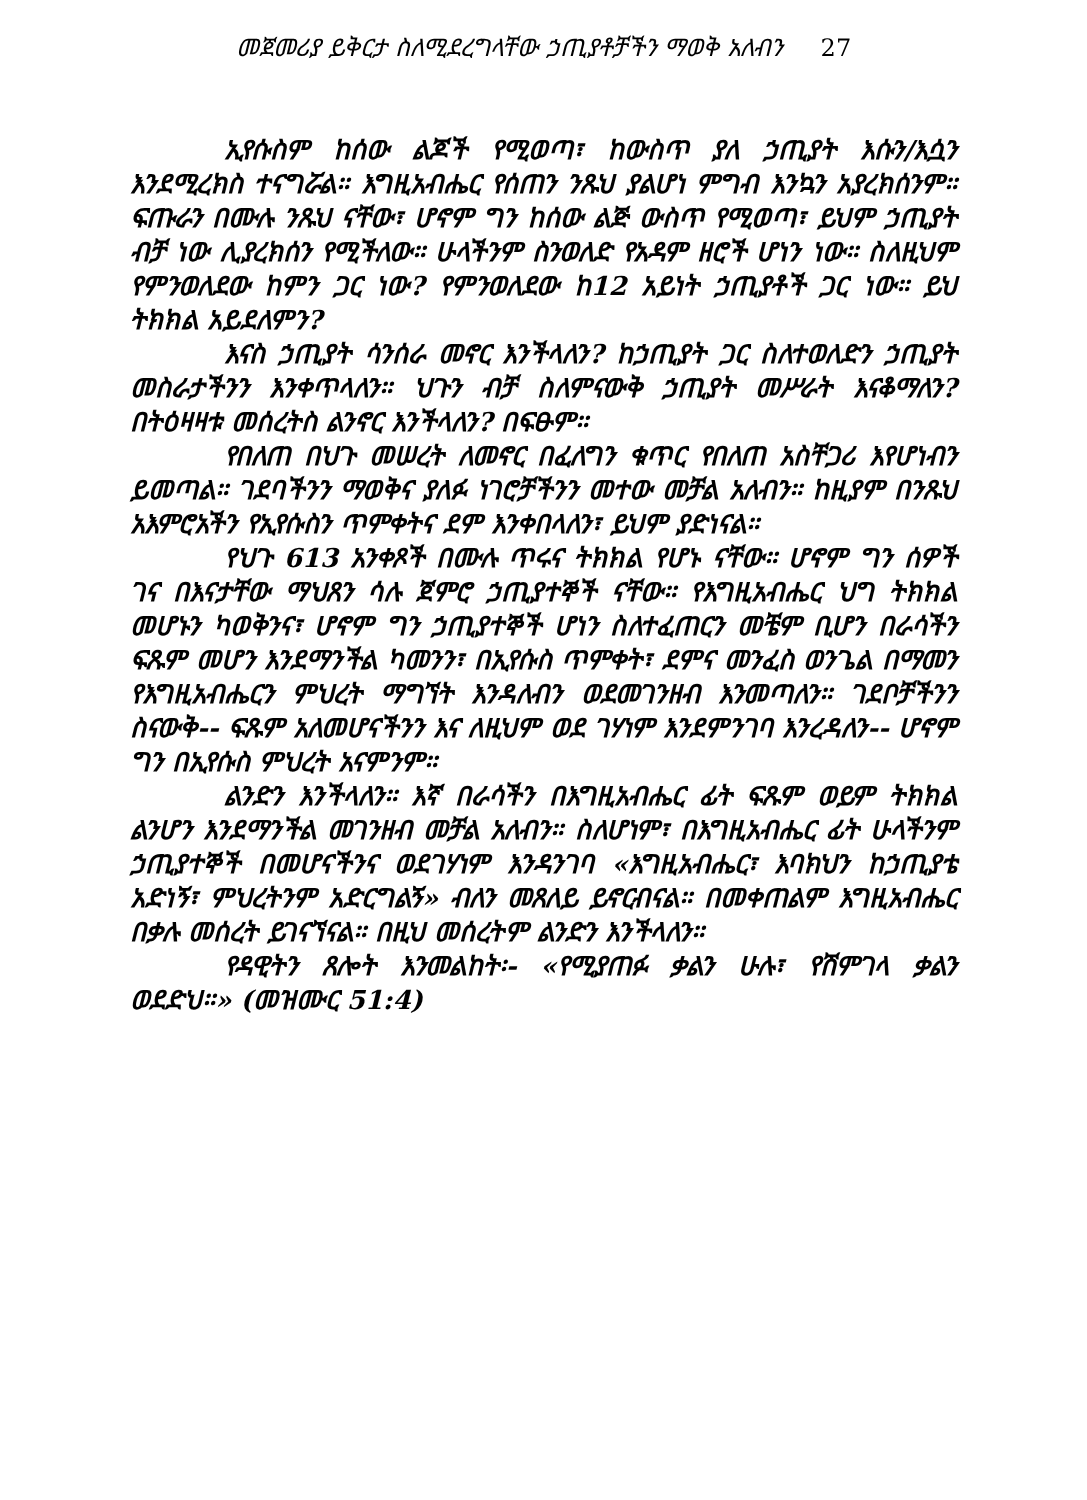መጀመሪያ ይቅርታ ስለሚደረግላቸው ኃጢያቶቻችን ማወቅ አለብን 27
ኢየሱስም ከሰው ልጆች የሚወጣ፣ ከውስጥ ያለ ኃጢያት እሱን/እሷን እንደሚረክስ ተናግሯል። እግዚአብሔር የሰጠን ንጹህ ያልሆነ ምግብ እንኳን አያረክሰንም። ፍጡራን በሙሉ ንጹህ ናቸው፣ ሆኖም ግን ከሰው ልጅ ውስጥ የሚወጣ፣ ይህም ኃጢያት ብቻ ነው ሊያረክሰን የሚችለው። ሁላችንም ስንወለድ የአዳም ዘሮች ሆነን ነው። ስለዚህም የምንወለደው ከምን ጋር ነው? የምንወለደው ከ12 አይነት ኃጢያቶች ጋር ነው። ይህ ትክክል አይደለምን?
እናስ ኃጢያት ሳንሰራ መኖር እንችላለን? ከኃጢያት ጋር ስለተወለድን ኃጢያት መስራታችንን እንቀጥላለን። ህጉን ብቻ ስለምናውቅ ኃጢያት መሥራት እናቆማለን? በትዕዛዛቱ መሰረትስ ልንኖር እንችላለን? በፍፁም።
የበለጠ በህጉ መሠረት ለመኖር በፈለግን ቁጥር የበለጠ አስቸጋሪ እየሆነብን ይመጣል። ገደባችንን ማወቅና ያለፉ ነገሮቻችንን መተው መቻል አለብን። ከዚያም በንጹህ አእምሮአችን የኢየሱስን ጥምቀትና ደም እንቀበላለን፣ ይህም ያድነናል።
የህጉ 613 አንቀጾች በሙሉ ጥሩና ትክክል የሆኑ ናቸው። ሆኖም ግን ሰዎች ገና በእናታቸው ማህጸን ሳሉ ጀምሮ ኃጢያተኞች ናቸው። የእግዚአብሔር ህግ ትክክል መሆኑን ካወቅንና፣ ሆኖም ግን ኃጢያተኞች ሆነን ስለተፈጠርን መቼም ቢሆን በራሳችን ፍጹም መሆን እንደማንችል ካመንን፣ በኢየሱስ ጥምቀት፣ ደምና መንፈስ ወንጌል በማመን የእግዚአብሔርን ምህረት ማግኘት እንዳለብን ወደመገንዘብ እንመጣለን። ገደቦቻችንን ስናውቅ-- ፍጹም አለመሆናችንን እና ለዚህም ወደ ገሃነም እንደምንገባ እንረዳለን-- ሆኖም ግን በኢየሱስ ምህረት አናምንም።
ልንድን እንችላለን። እኛ በራሳችን በእግዚአብሔር ፊት ፍጹም ወይም ትክክል ልንሆን እንደማንችል መገንዘብ መቻል አለብን። ስለሆነም፣ በእግዚአብሔር ፊት ሁላችንም ኃጢያተኞች በመሆናችንና ወደገሃነም እንዳንገባ «እግዚአብሔር፣ እባክህን ከኃጢያቴ አድነኝ፣ ምህረትንም አድርግልኝ» ብለን መጸለይ ይኖርብናል። በመቀጠልም እግዚአብሔር በቃሉ መሰረት ይገናኘናል። በዚህ መሰረትም ልንድን እንችላለን።
የዳዊትን ጸሎት እንመልከት፡- «የሚያጠፉ ቃልን ሁሉ፣ የሽምገላ ቃልን ወደድህ።» (መዝሙር 51:4)